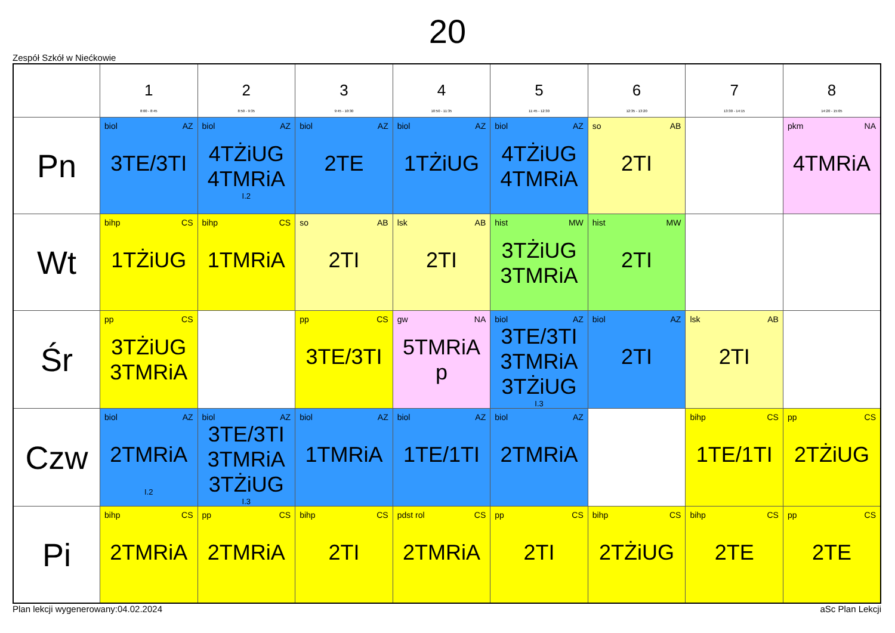20
Zespół Szkół w Niećkowie
| | 1 8:00 - 8:45 | 2 8:50 - 9:35 | 3 9:45 - 10:30 | 4 10:50 - 11:35 | 5 11:45 - 12:30 | 6 12:35 - 13:20 | 7 13:30 - 14:15 | 8 14:20 - 15:05 |
| --- | --- | --- | --- | --- | --- | --- | --- | --- |
| Pn | biol AZ 3TE/3TI | biol AZ 4TŻiUG 4TMRiA I.2 | biol AZ 2TE | biol AZ 1TŻiUG | biol AZ 4TŻiUG 4TMRiA | so AB 2TI | | pkm NA 4TMRiA |
| Wt | bihp CS 1TŻiUG | bihp CS 1TMRiA | so AB 2TI | lsk AB 2TI | hist MW 3TŻiUG 3TMRiA | hist MW 2TI | | |
| Śr | pp CS 3TŻiUG 3TMRiA | | pp CS 3TE/3TI | gw NA 5TMRiA p | biol AZ 3TE/3TI 3TMRiA 3TŻiUG I.3 | biol AZ 2TI | lsk AB 2TI | |
| Czw | biol AZ 2TMRiA I.2 | biol AZ 3TE/3TI 3TMRiA 3TŻiUG I.3 | biol AZ 1TMRiA | biol AZ 1TE/1TI | biol AZ 2TMRiA | | bihp CS 1TE/1TI | pp CS 2TŻiUG |
| Pi | bihp CS 2TMRiA | pp CS 2TMRiA | bihp CS 2TI | pdst rol CS 2TMRiA | pp CS 2TI | bihp CS 2TŻiUG | bihp CS 2TE | pp CS 2TE |
Plan lekcji wygenerowany:04.02.2024 aSc Plan Lekcji